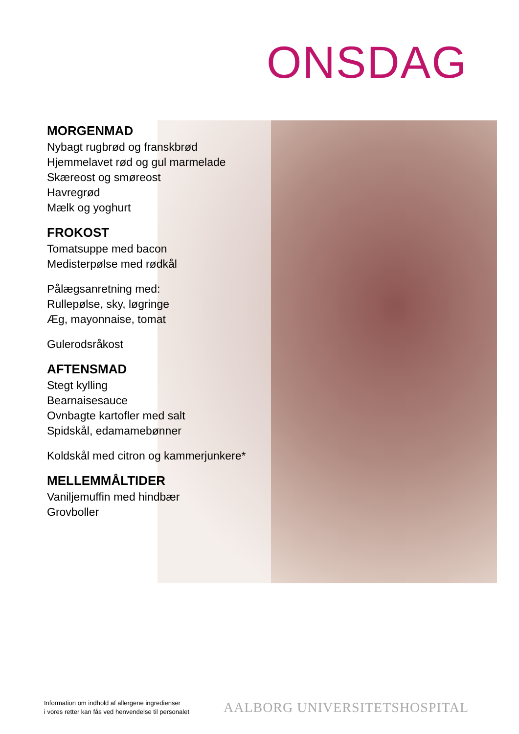ONSDAG
MORGENMAD
Nybagt rugbrød og franskbrød
Hjemmelavet rød og gul marmelade
Skæreost og smøreost
Havregrød
Mælk og yoghurt
FROKOST
Tomatsuppe med bacon
Medisterpølse med rødkål
Pålægsanretning med:
Rullepølse, sky, løgringe
Æg, mayonnaise, tomat
Gulerodsråkost
AFTENSMAD
Stegt kylling
Bearnaisesauce
Ovnbagte kartofler med salt
Spidskål, edamamebønner
Koldskål med citron og kammerjunkere*
MELLEMMÅLTIDER
Vaniljemuffin med hindbær
Grovboller
Information om indhold af allergene ingredienser
i vores retter kan fås ved henvendelse til personalet
AALBORG UNIVERSITETSHOSPITAL